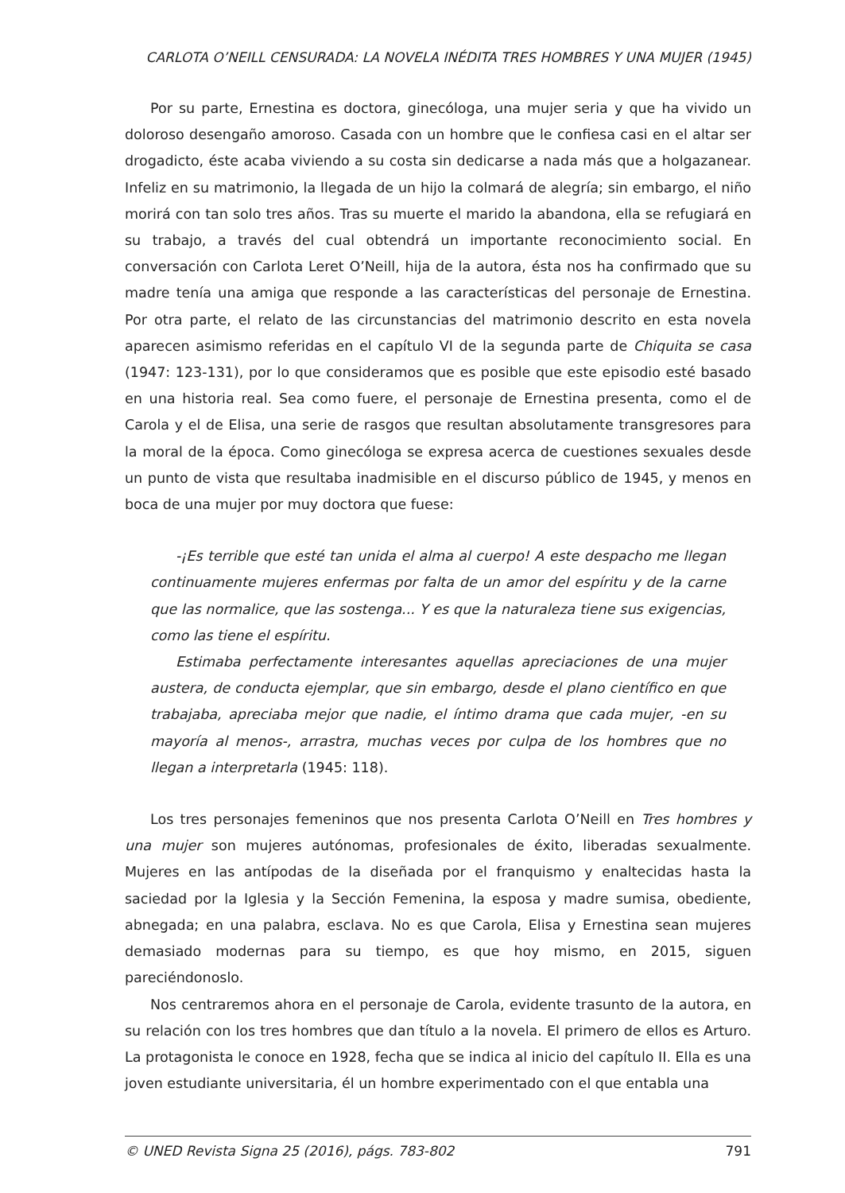CARLOTA O’NEILL CENSURADA: LA NOVELA INÉDITA TRES HOMBRES Y UNA MUJER (1945)
Por su parte, Ernestina es doctora, ginecóloga, una mujer seria y que ha vivido un doloroso desengaño amoroso. Casada con un hombre que le confiesa casi en el altar ser drogadicto, éste acaba viviendo a su costa sin dedicarse a nada más que a holgazanear. Infeliz en su matrimonio, la llegada de un hijo la colmará de alegría; sin embargo, el niño morirá con tan solo tres años. Tras su muerte el marido la abandona, ella se refugiará en su trabajo, a través del cual obtendrá un importante reconocimiento social. En conversación con Carlota Leret O’Neill, hija de la autora, ésta nos ha confirmado que su madre tenía una amiga que responde a las características del personaje de Ernestina. Por otra parte, el relato de las circunstancias del matrimonio descrito en esta novela aparecen asimismo referidas en el capítulo VI de la segunda parte de Chiquita se casa (1947: 123-131), por lo que consideramos que es posible que este episodio esté basado en una historia real. Sea como fuere, el personaje de Ernestina presenta, como el de Carola y el de Elisa, una serie de rasgos que resultan absolutamente transgresores para la moral de la época. Como ginecóloga se expresa acerca de cuestiones sexuales desde un punto de vista que resultaba inadmisible en el discurso público de 1945, y menos en boca de una mujer por muy doctora que fuese:
-¡Es terrible que esté tan unida el alma al cuerpo! A este despacho me llegan continuamente mujeres enfermas por falta de un amor del espíritu y de la carne que las normalice, que las sostenga... Y es que la naturaleza tiene sus exigencias, como las tiene el espíritu.
Estimaba perfectamente interesantes aquellas apreciaciones de una mujer austera, de conducta ejemplar, que sin embargo, desde el plano científico en que trabajaba, apreciaba mejor que nadie, el íntimo drama que cada mujer, -en su mayoría al menos-, arrastra, muchas veces por culpa de los hombres que no llegan a interpretarla (1945: 118).
Los tres personajes femeninos que nos presenta Carlota O’Neill en Tres hombres y una mujer son mujeres autónomas, profesionales de éxito, liberadas sexualmente. Mujeres en las antípodas de la diseñada por el franquismo y enaltecidas hasta la saciedad por la Iglesia y la Sección Femenina, la esposa y madre sumisa, obediente, abnegada; en una palabra, esclava. No es que Carola, Elisa y Ernestina sean mujeres demasiado modernas para su tiempo, es que hoy mismo, en 2015, siguen pareciéndonoslo.
Nos centraremos ahora en el personaje de Carola, evidente trasunto de la autora, en su relación con los tres hombres que dan título a la novela. El primero de ellos es Arturo. La protagonista le conoce en 1928, fecha que se indica al inicio del capítulo II. Ella es una joven estudiante universitaria, él un hombre experimentado con el que entabla una
© UNED Revista Signa 25 (2016), págs. 783-802 791